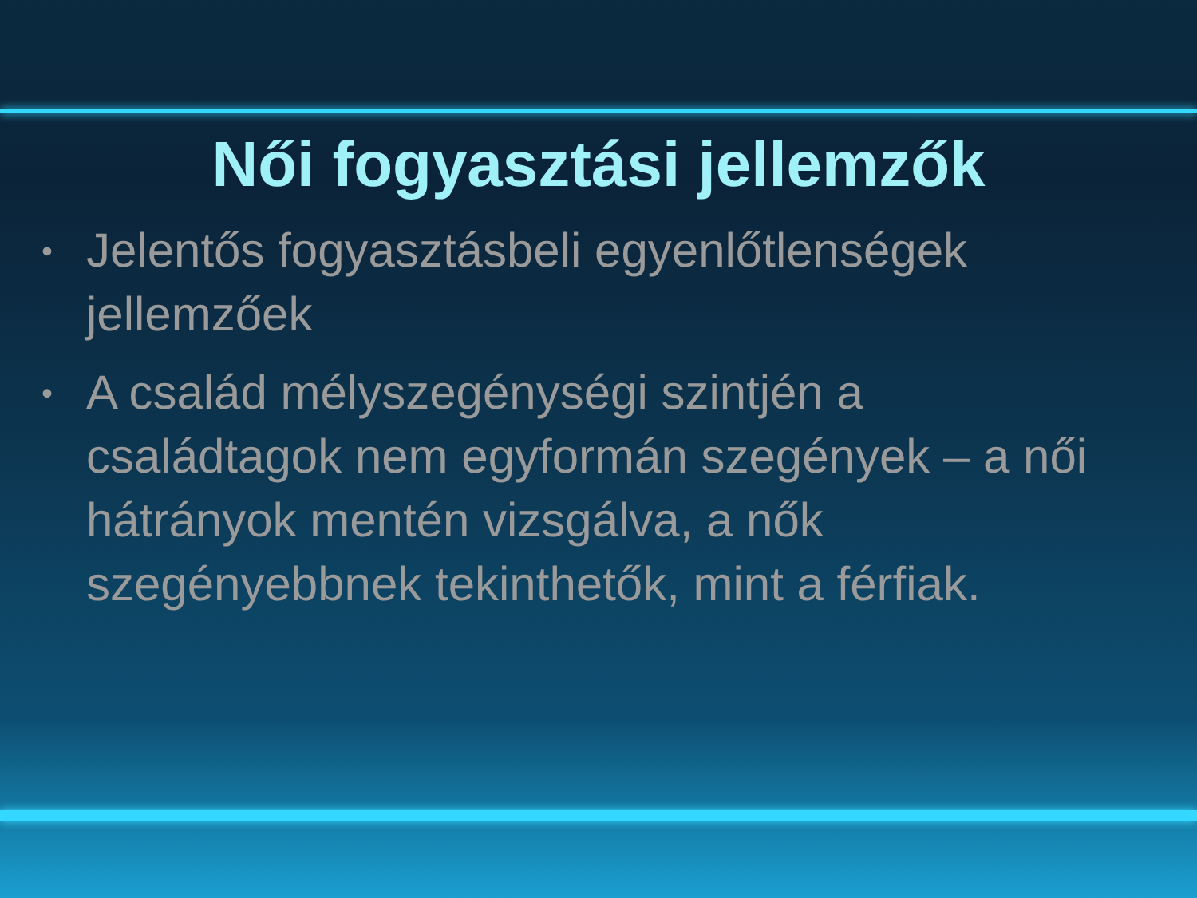Női fogyasztási jellemzők
• Jelentős fogyasztásbeli egyenlőtlenségek jellemzőek
• A család mélyszegénységi szintjén a családtagok nem egyformán szegények – a női hátrányok mentén vizsgálva, a nők szegényebbnek tekinthetők, mint a férfiak.